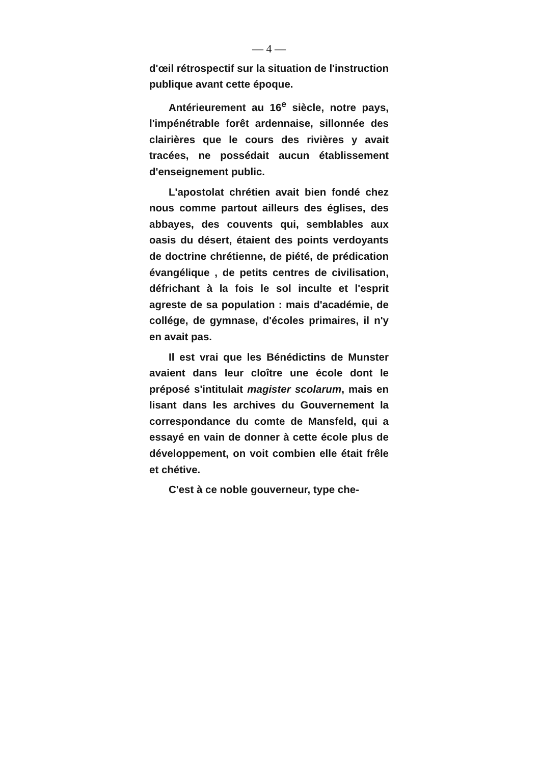— 4 —
d'œil rétrospectif sur la situation de l'instruction publique avant cette époque.
Antérieurement au 16<sup>e</sup> siècle, notre pays, l'impénétrable forêt ardennaise, sillonnée des clairières que le cours des rivières y avait tracées, ne possédait aucun établissement d'enseignement public.
L'apostolat chrétien avait bien fondé chez nous comme partout ailleurs des églises, des abbayes, des couvents qui, semblables aux oasis du désert, étaient des points verdoyants de doctrine chrétienne, de piété, de prédication évangélique , de petits centres de civilisation, défrichant à la fois le sol inculte et l'esprit agreste de sa population : mais d'académie, de collége, de gymnase, d'écoles primaires, il n'y en avait pas.
Il est vrai que les Bénédictins de Munster avaient dans leur cloître une école dont le préposé s'intitulait magister scolarum, mais en lisant dans les archives du Gouvernement la correspondance du comte de Mansfeld, qui a essayé en vain de donner à cette école plus de développement, on voit combien elle était frêle et chétive.
C'est à ce noble gouverneur, type che-